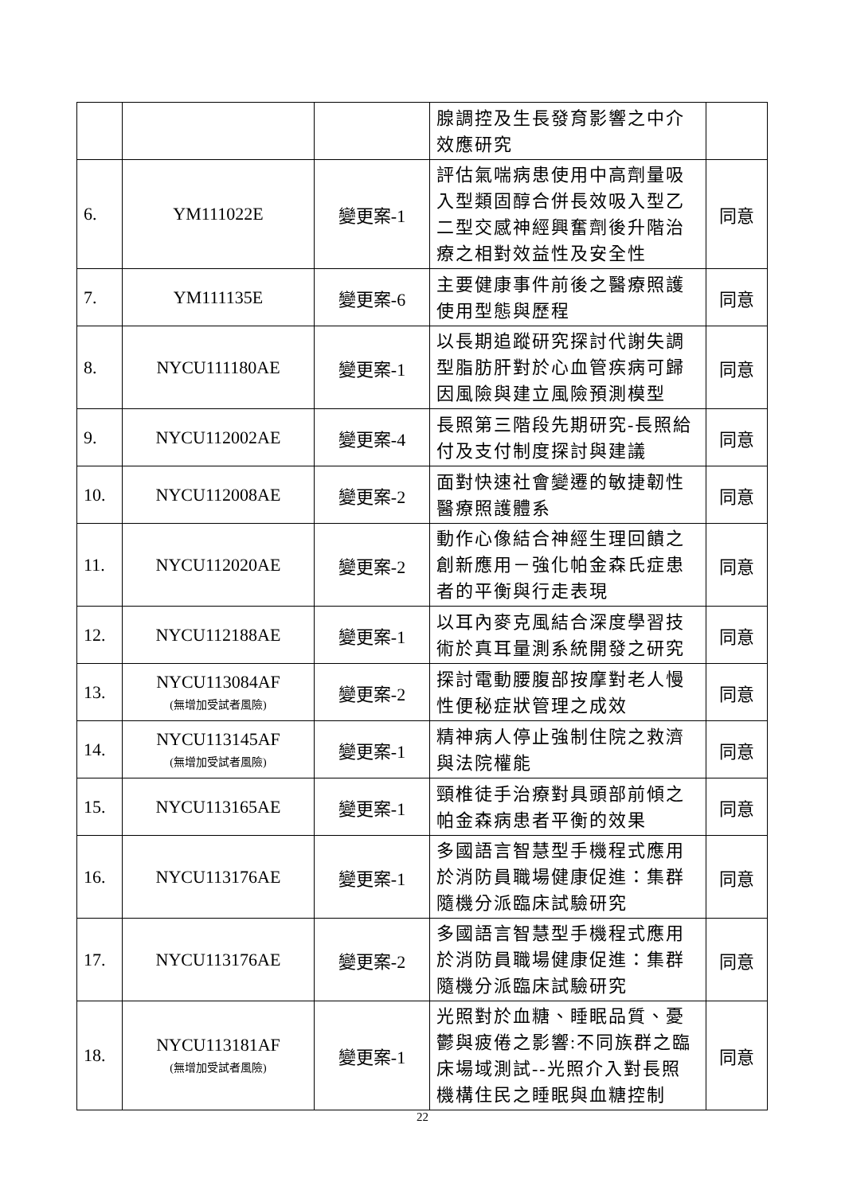| | | | 腺調控及生長發育影響之中介效應研究 | |
| 6. | YM111022E | 變更案-1 | 評估氣喘病患使用中高劑量吸入型類固醇合併長效吸入型乙二型交感神經興奮劑後升階治療之相對效益性及安全性 | 同意 |
| 7. | YM111135E | 變更案-6 | 主要健康事件前後之醫療照護使用型態與歷程 | 同意 |
| 8. | NYCU111180AE | 變更案-1 | 以長期追蹤研究探討代謝失調型脂肪肝對於心血管疾病可歸因風險與建立風險預測模型 | 同意 |
| 9. | NYCU112002AE | 變更案-4 | 長照第三階段先期研究-長照給付及支付制度探討與建議 | 同意 |
| 10. | NYCU112008AE | 變更案-2 | 面對快速社會變遷的敏捷韌性醫療照護體系 | 同意 |
| 11. | NYCU112020AE | 變更案-2 | 動作心像結合神經生理回饋之創新應用－強化帕金森氏症患者的平衡與行走表現 | 同意 |
| 12. | NYCU112188AE | 變更案-1 | 以耳內麥克風結合深度學習技術於真耳量測系統開發之研究 | 同意 |
| 13. | NYCU113084AF (無增加受試者風險) | 變更案-2 | 探討電動腰腹部按摩對老人慢性便秘症狀管理之成效 | 同意 |
| 14. | NYCU113145AF (無增加受試者風險) | 變更案-1 | 精神病人停止強制住院之救濟與法院權能 | 同意 |
| 15. | NYCU113165AE | 變更案-1 | 頸椎徒手治療對具頭部前傾之帕金森病患者平衡的效果 | 同意 |
| 16. | NYCU113176AE | 變更案-1 | 多國語言智慧型手機程式應用於消防員職場健康促進：集群隨機分派臨床試驗研究 | 同意 |
| 17. | NYCU113176AE | 變更案-2 | 多國語言智慧型手機程式應用於消防員職場健康促進：集群隨機分派臨床試驗研究 | 同意 |
| 18. | NYCU113181AF (無增加受試者風險) | 變更案-1 | 光照對於血糖、睡眠品質、憂鬱與疲倦之影響:不同族群之臨床場域測試--光照介入對長照機構住民之睡眠與血糖控制 | 同意 |
22